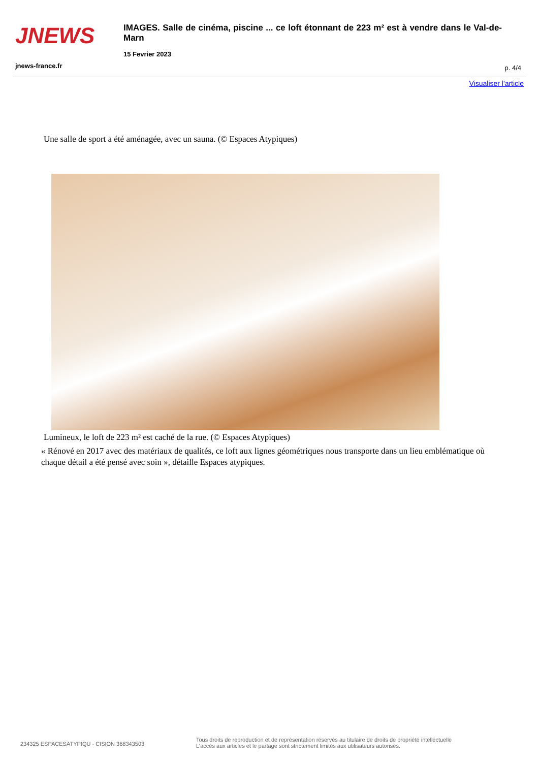JNEWS
IMAGES. Salle de cinéma, piscine ... ce loft étonnant de 223 m² est à vendre dans le Val-de-Marn
15 Fevrier 2023
jnews-france.fr p. 4/4
Visualiser l'article
Une salle de sport a été aménagée, avec un sauna. (© Espaces Atypiques)
Lumineux, le loft de 223 m² est caché de la rue. (© Espaces Atypiques)
« Rénové en 2017 avec des matériaux de qualités, ce loft aux lignes géométriques nous transporte dans un lieu emblématique où chaque détail a été pensé avec soin », détaille Espaces atypiques.
234325 ESPACESATYPIQU - CISION 368343503
Tous droits de reproduction et de représentation réservés au titulaire de droits de propriété intellectuelle
L'accès aux articles et le partage sont strictement limités aux utilisateurs autorisés.